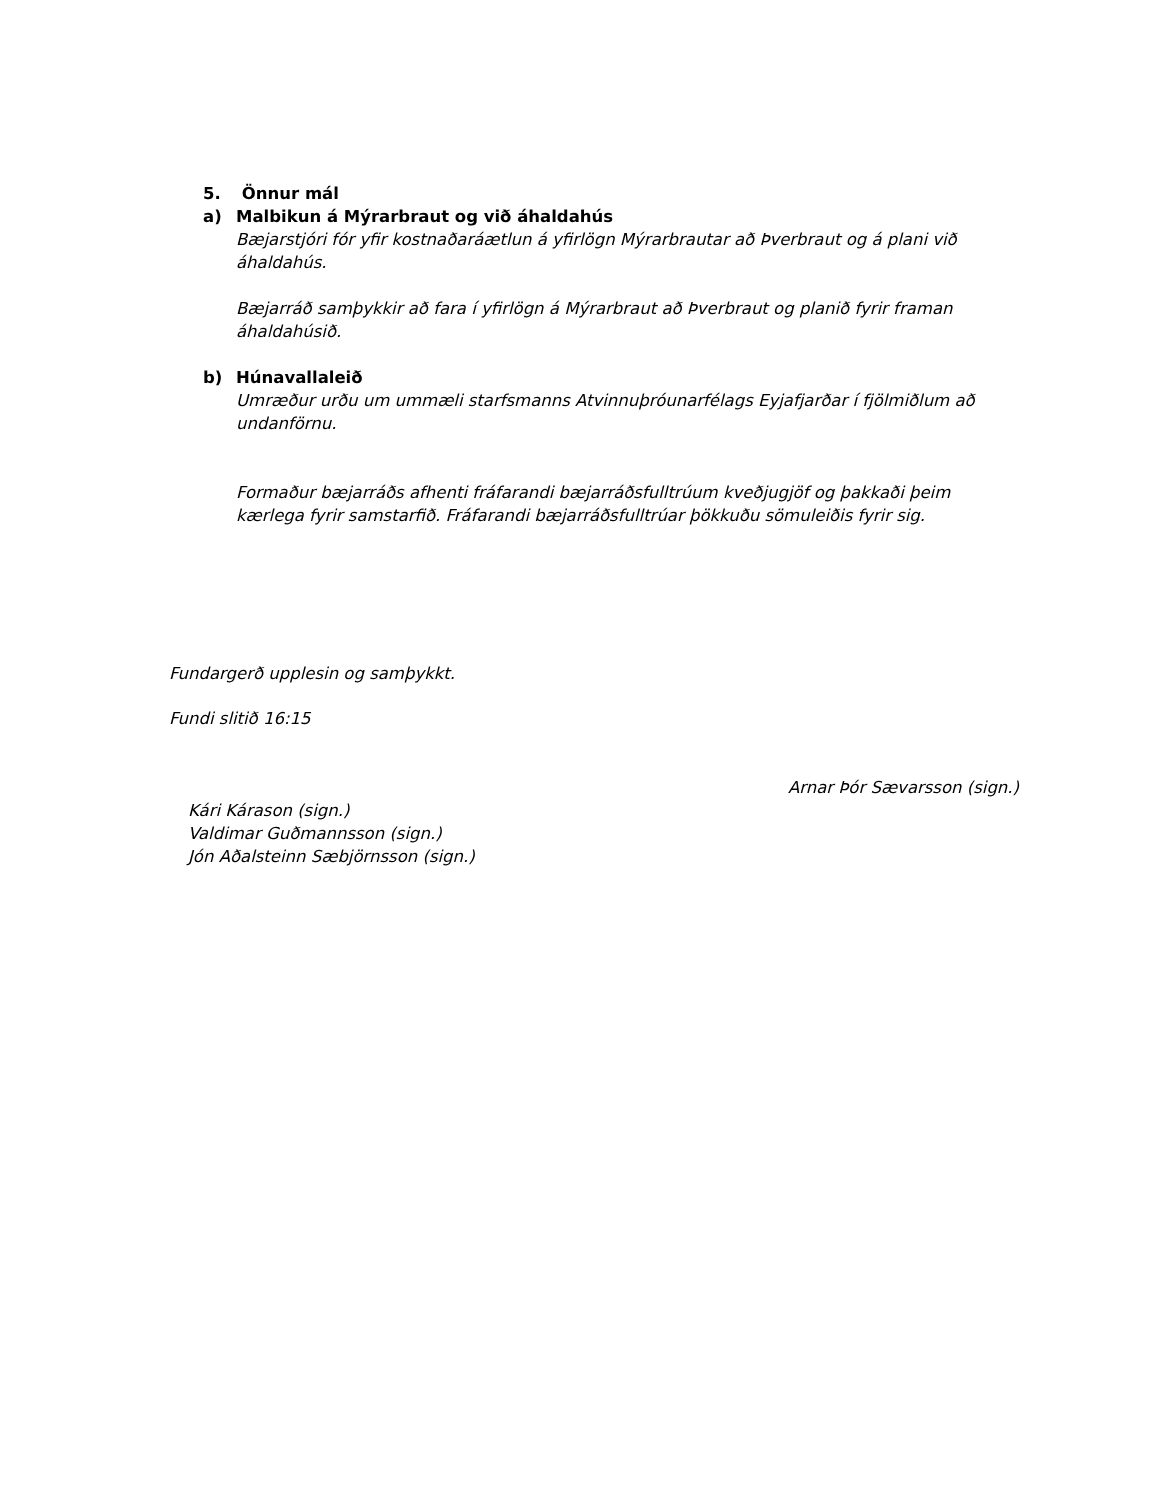5. Önnur mál
a) Malbikun á Mýrarbraut og við áhaldahús
Bæjarstjóri fór yfir kostnaðaráætlun á yfirlögn Mýrarbrautar að Þverbraut og á plani við áhaldahús.
Bæjarráð samþykkir að fara í yfirlögn á Mýrarbraut að Þverbraut og planið fyrir framan áhaldahúsið.
b) Húnavallaleið
Umræður urðu um ummæli starfsmanns Atvinnuþróunarfélags Eyjafjarðar í fjölmiðlum að undanförnu.
Formaður bæjarráðs afhenti fráfarandi bæjarráðsfulltrúum kveðjugjöf og þakkaði þeim kærlega fyrir samstarfið. Fráfarandi bæjarráðsfulltrúar þökkuðu sömuleiðis fyrir sig.
Fundargerð upplesin og samþykkt.
Fundi slitið 16:15
Arnar Þór Sævarsson (sign.)
Kári Kárason (sign.)
Valdimar Guðmannsson (sign.)
Jón Aðalsteinn Sæbjörnsson (sign.)